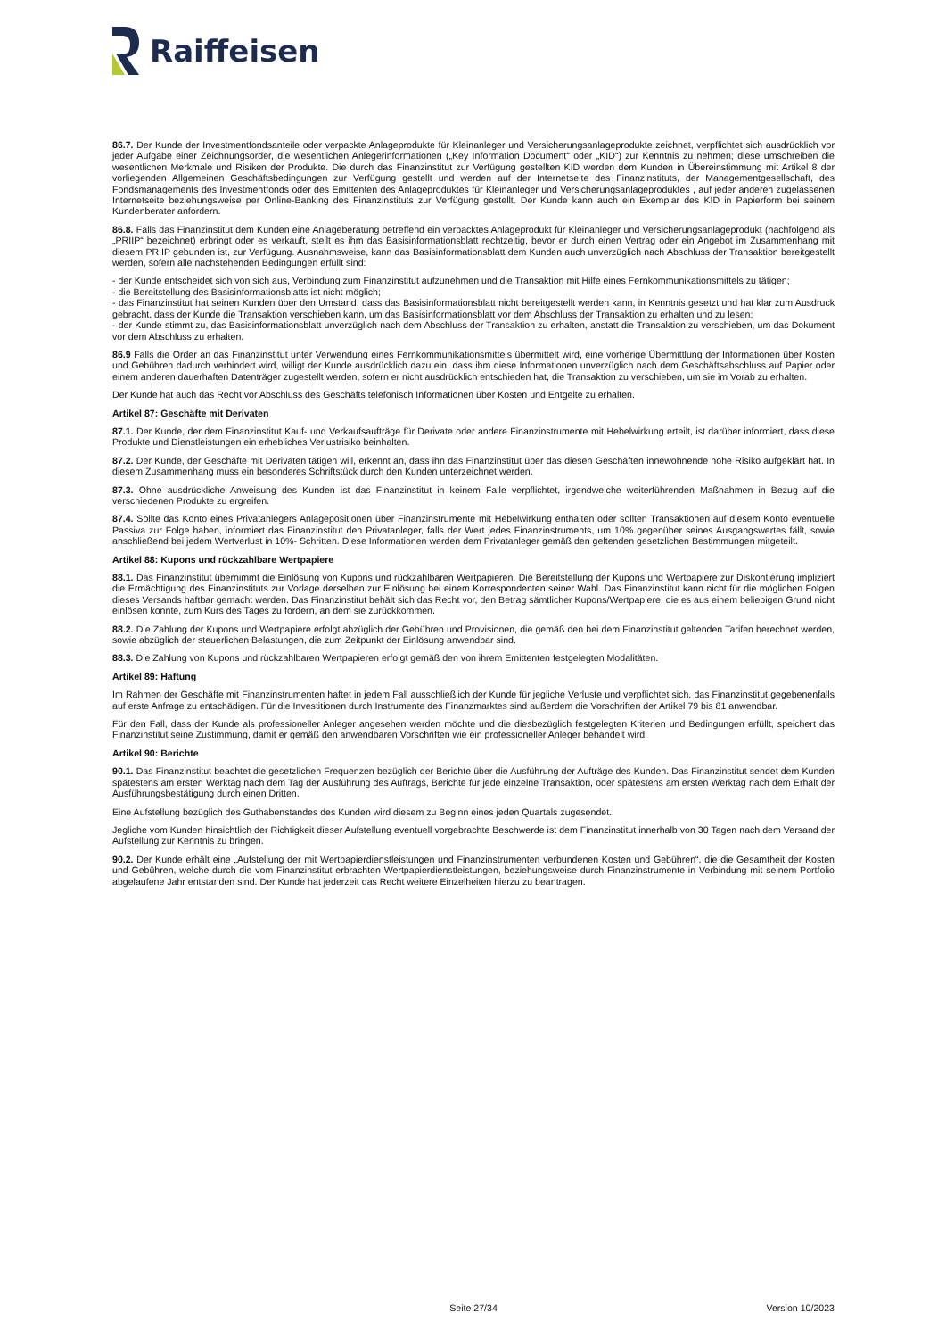Raiffeisen
86.7. Der Kunde der Investmentfondsanteile oder verpackte Anlageprodukte für Kleinanleger und Versicherungsanlageprodukte zeichnet, verpflichtet sich ausdrücklich vor jeder Aufgabe einer Zeichnungsorder, die wesentlichen Anlegerinformationen („Key Information Document“ oder „KID“) zur Kenntnis zu nehmen; diese umschreiben die wesentlichen Merkmale und Risiken der Produkte. Die durch das Finanzinstitut zur Verfügung gestellten KID werden dem Kunden in Übereinstimmung mit Artikel 8 der vorliegenden Allgemeinen Geschäftsbedingungen zur Verfügung gestellt und werden auf der Internetseite des Finanzinstituts, der Managementgesellschaft, des Fondsmanagements des Investmentfonds oder des Emittenten des Anlageproduktes für Kleinanleger und Versicherungsanlageproduktes , auf jeder anderen zugelassenen Internetseite beziehungsweise per Online-Banking des Finanzinstituts zur Verfügung gestellt. Der Kunde kann auch ein Exemplar des KID in Papierform bei seinem Kundenberater anfordern.
86.8. Falls das Finanzinstitut dem Kunden eine Anlageberatung betreffend ein verpacktes Anlageprodukt für Kleinanleger und Versicherungsanlageprodukt (nachfolgend als „PRIIP“ bezeichnet) erbringt oder es verkauft, stellt es ihm das Basisinformationsblatt rechtzeitig, bevor er durch einen Vertrag oder ein Angebot im Zusammenhang mit diesem PRIIP gebunden ist, zur Verfügung. Ausnahmsweise, kann das Basisinformationsblatt dem Kunden auch unverzüglich nach Abschluss der Transaktion bereitgestellt werden, sofern alle nachstehenden Bedingungen erfüllt sind:
- der Kunde entscheidet sich von sich aus, Verbindung zum Finanzinstitut aufzunehmen und die Transaktion mit Hilfe eines Fernkommunikationsmittels zu tätigen;
- die Bereitstellung des Basisinformationsblatts ist nicht möglich;
- das Finanzinstitut hat seinen Kunden über den Umstand, dass das Basisinformationsblatt nicht bereitgestellt werden kann, in Kenntnis gesetzt und hat klar zum Ausdruck gebracht, dass der Kunde die Transaktion verschieben kann, um das Basisinformationsblatt vor dem Abschluss der Transaktion zu erhalten und zu lesen;
- der Kunde stimmt zu, das Basisinformationsblatt unverzüglich nach dem Abschluss der Transaktion zu erhalten, anstatt die Transaktion zu verschieben, um das Dokument vor dem Abschluss zu erhalten.
86.9 Falls die Order an das Finanzinstitut unter Verwendung eines Fernkommunikationsmittels übermittelt wird, eine vorherige Übermittlung der Informationen über Kosten und Gebühren dadurch verhindert wird, willigt der Kunde ausdrücklich dazu ein, dass ihm diese Informationen unverzüglich nach dem Geschäftsabschluss auf Papier oder einem anderen dauerhaften Datenträger zugestellt werden, sofern er nicht ausdrücklich entschieden hat, die Transaktion zu verschieben, um sie im Vorab zu erhalten.
Der Kunde hat auch das Recht vor Abschluss des Geschäfts telefonisch Informationen über Kosten und Entgelte zu erhalten.
Artikel 87: Geschäfte mit Derivaten
87.1. Der Kunde, der dem Finanzinstitut Kauf- und Verkaufsaufträge für Derivate oder andere Finanzinstrumente mit Hebelwirkung erteilt, ist darüber informiert, dass diese Produkte und Dienstleistungen ein erhebliches Verlustrisiko beinhalten.
87.2. Der Kunde, der Geschäfte mit Derivaten tätigen will, erkennt an, dass ihn das Finanzinstitut über das diesen Geschäften innewohnende hohe Risiko aufgeklärt hat. In diesem Zusammenhang muss ein besonderes Schriftstück durch den Kunden unterzeichnet werden.
87.3. Ohne ausdrückliche Anweisung des Kunden ist das Finanzinstitut in keinem Falle verpflichtet, irgendwelche weiterführenden Maßnahmen in Bezug auf die verschiedenen Produkte zu ergreifen.
87.4. Sollte das Konto eines Privatanlegers Anlagepositionen über Finanzinstrumente mit Hebelwirkung enthalten oder sollten Transaktionen auf diesem Konto eventuelle Passiva zur Folge haben, informiert das Finanzinstitut den Privatanleger, falls der Wert jedes Finanzinstruments, um 10% gegenüber seines Ausgangswertes fällt, sowie anschließend bei jedem Wertverlust in 10%- Schritten. Diese Informationen werden dem Privatanleger gemäß den geltenden gesetzlichen Bestimmungen mitgeteilt.
Artikel 88: Kupons und rückzahlbare Wertpapiere
88.1. Das Finanzinstitut übernimmt die Einlösung von Kupons und rückzahlbaren Wertpapieren. Die Bereitstellung der Kupons und Wertpapiere zur Diskontierung impliziert die Ermächtigung des Finanzinstituts zur Vorlage derselben zur Einlösung bei einem Korrespondenten seiner Wahl. Das Finanzinstitut kann nicht für die möglichen Folgen dieses Versands haftbar gemacht werden. Das Finanzinstitut behält sich das Recht vor, den Betrag sämtlicher Kupons/Wertpapiere, die es aus einem beliebigen Grund nicht einlösen konnte, zum Kurs des Tages zu fordern, an dem sie zurückkommen.
88.2. Die Zahlung der Kupons und Wertpapiere erfolgt abzüglich der Gebühren und Provisionen, die gemäß den bei dem Finanzinstitut geltenden Tarifen berechnet werden, sowie abzüglich der steuerlichen Belastungen, die zum Zeitpunkt der Einlösung anwendbar sind.
88.3. Die Zahlung von Kupons und rückzahlbaren Wertpapieren erfolgt gemäß den von ihrem Emittenten festgelegten Modalitäten.
Artikel 89: Haftung
Im Rahmen der Geschäfte mit Finanzinstrumenten haftet in jedem Fall ausschließlich der Kunde für jegliche Verluste und verpflichtet sich, das Finanzinstitut gegebenenfalls auf erste Anfrage zu entschädigen. Für die Investitionen durch Instrumente des Finanzmarktes sind außerdem die Vorschriften der Artikel 79 bis 81 anwendbar.
Für den Fall, dass der Kunde als professioneller Anleger angesehen werden möchte und die diesbezüglich festgelegten Kriterien und Bedingungen erfüllt, speichert das Finanzinstitut seine Zustimmung, damit er gemäß den anwendbaren Vorschriften wie ein professioneller Anleger behandelt wird.
Artikel 90: Berichte
90.1. Das Finanzinstitut beachtet die gesetzlichen Frequenzen bezüglich der Berichte über die Ausführung der Aufträge des Kunden. Das Finanzinstitut sendet dem Kunden spätestens am ersten Werktag nach dem Tag der Ausführung des Auftrags, Berichte für jede einzelne Transaktion, oder spätestens am ersten Werktag nach dem Erhalt der Ausführungsbestätigung durch einen Dritten.
Eine Aufstellung bezüglich des Guthabenstandes des Kunden wird diesem zu Beginn eines jeden Quartals zugesendet.
Jegliche vom Kunden hinsichtlich der Richtigkeit dieser Aufstellung eventuell vorgebrachte Beschwerde ist dem Finanzinstitut innerhalb von 30 Tagen nach dem Versand der Aufstellung zur Kenntnis zu bringen.
90.2. Der Kunde erhält eine „Aufstellung der mit Wertpapierdienstleistungen und Finanzinstrumenten verbundenen Kosten und Gebühren“, die die Gesamtheit der Kosten und Gebühren, welche durch die vom Finanzinstitut erbrachten Wertpapierdienstleistungen, beziehungsweise durch Finanzinstrumente in Verbindung mit seinem Portfolio abgelaufene Jahr entstanden sind. Der Kunde hat jederzeit das Recht weitere Einzelheiten hierzu zu beantragen.
Seite 27/34 Version 10/2023